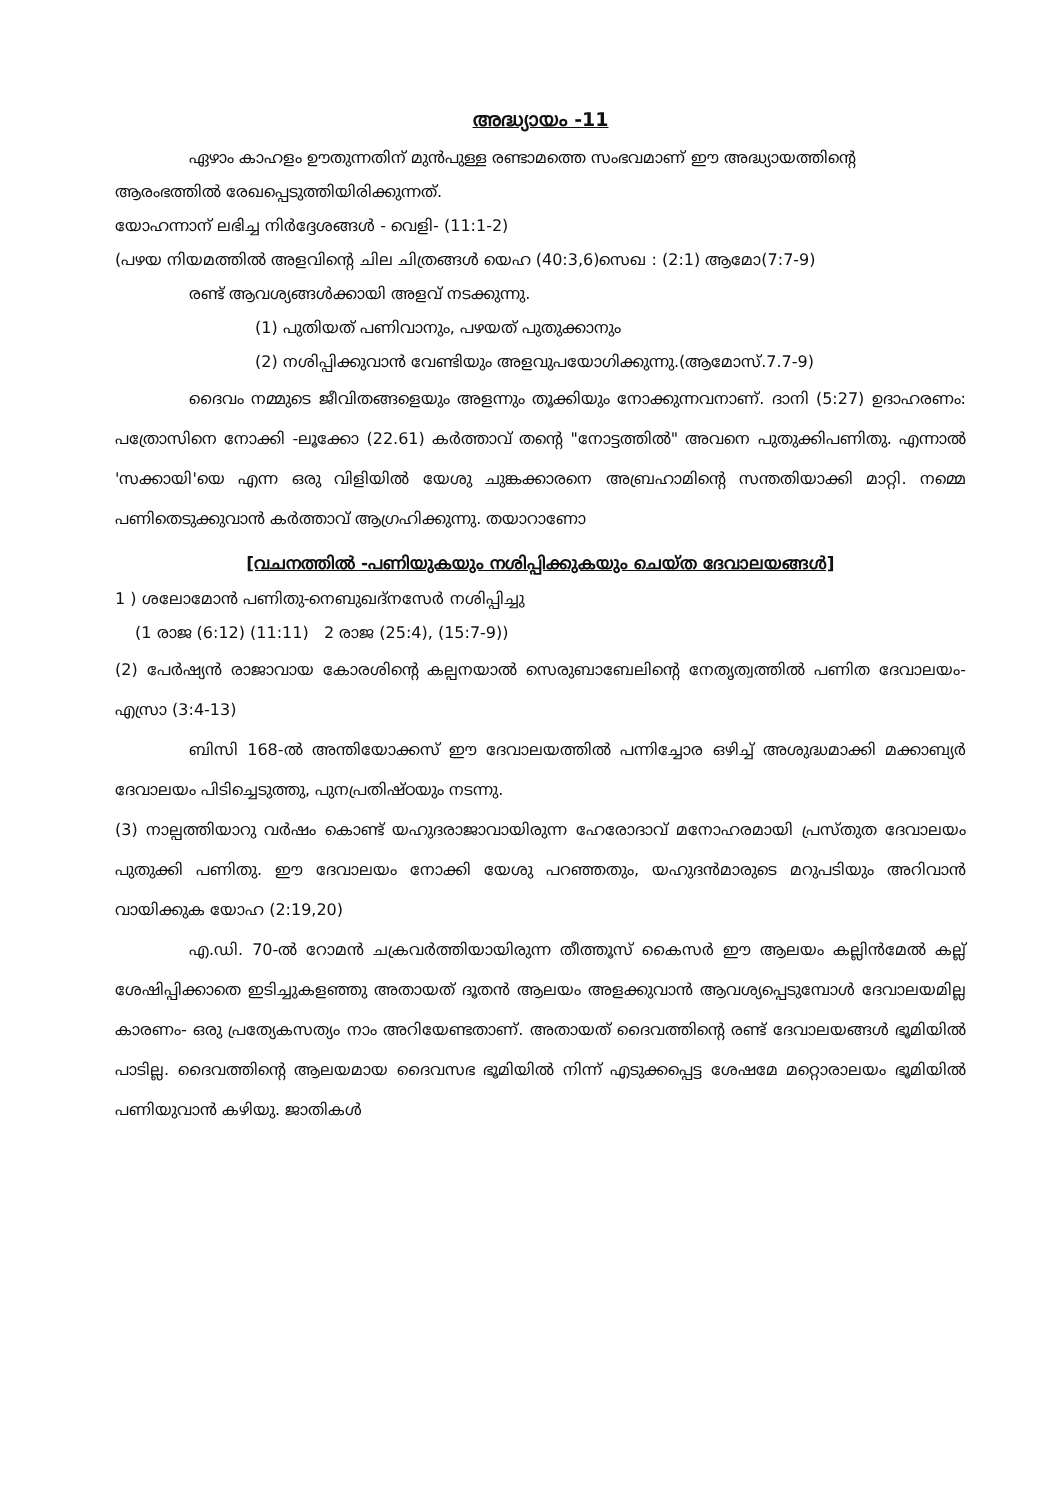അദ്ധ്യായം -11
ഏഴാം കാഹളം ഊതുന്നതിന് മുൻപുള്ള രണ്ടാമത്തെ സംഭവമാണ് ഈ അദ്ധ്യായത്തിന്റെ ആരംഭത്തിൽ രേഖപ്പെടുത്തിയിരിക്കുന്നത്.
യോഹന്നാന് ലഭിച്ച നിർദ്ദേശങ്ങൾ - വെളി- (11:1-2)
(പഴയ നിയമത്തിൽ അളവിന്റെ ചില ചിത്രങ്ങൾ യെഹ (40:3,6)സെഖ : (2:1) ആമോ(7:7-9)
രണ്ട് ആവശ്യങ്ങൾക്കായി അളവ് നടക്കുന്നു.
(1) പുതിയത് പണിവാനും, പഴയത് പുതുക്കാനും
(2) നശിപ്പിക്കുവാൻ വേണ്ടിയും അളവുപയോഗിക്കുന്നു.(ആമോസ്.7.7-9)
ദൈവം നമ്മുടെ ജീവിതങ്ങളെയും അളന്നും തൂക്കിയും നോക്കുന്നവനാണ്. ദാനി (5:27) ഉദാഹരണം: പത്രോസിനെ നോക്കി -ലൂക്കോ (22.61) കർത്താവ് തന്റെ "നോട്ടത്തിൽ" അവനെ പുതുക്കിപണിതു. എന്നാൽ 'സക്കായി'യെ എന്ന ഒരു വിളിയിൽ യേശു ചുങ്കക്കാരനെ അബ്രഹാമിന്റെ സന്തതിയാക്കി മാറ്റി. നമ്മെ പണിതെടുക്കുവാൻ കർത്താവ് ആഗ്രഹിക്കുന്നു. തയാറാണോ
[വചനത്തിൽ -പണിയുകയും നശിപ്പിക്കുകയും ചെയ്ത ദേവാലയങ്ങൾ]
1 ) ശലോമോൻ പണിതു-നെബുഖദ്നസേർ നശിപ്പിച്ചു
(1 രാജ (6:12) (11:11) 2 രാജ (25:4), (15:7-9))
(2) പേർഷ്യൻ രാജാവായ കോരശിന്റെ കല്പനയാൽ സെരുബാബേലിന്റെ നേതൃത്വത്തിൽ പണിത ദേവാലയം- എസ്രാ (3:4-13)
ബിസി 168-ൽ അന്തിയോക്കസ് ഈ ദേവാലയത്തിൽ പന്നിച്ചോര ഒഴിച്ച് അശുദ്ധമാക്കി മക്കാബ്യർ ദേവാലയം പിടിച്ചെടുത്തു, പുനപ്രതിഷ്ഠയും നടന്നു.
(3) നാല്പത്തിയാറു വർഷം കൊണ്ട് യഹുദരാജാവായിരുന്ന ഹേരോദാവ് മനോഹരമായി പ്രസ്തുത ദേവാലയം പുതുക്കി പണിതു. ഈ ദേവാലയം നോക്കി യേശു പറഞ്ഞതും, യഹുദൻമാരുടെ മറുപടിയും അറിവാൻ വായിക്കുക യോഹ (2:19,20)
എ.ഡി. 70-ൽ റോമൻ ചക്രവർത്തിയായിരുന്ന തീത്തൂസ് കൈസർ ഈ ആലയം കല്ലിൻമേൽ കല്ല് ശേഷിപ്പിക്കാതെ ഇടിച്ചുകളഞ്ഞു അതായത് ദൂതൻ ആലയം അളക്കുവാൻ ആവശ്യപ്പെടുമ്പോൾ ദേവാലയമില്ല കാരണം- ഒരു പ്രത്യേകസത്യം നാം അറിയേണ്ടതാണ്. അതായത് ദൈവത്തിന്റെ രണ്ട് ദേവാലയങ്ങൾ ഭൂമിയിൽ പാടില്ല. ദൈവത്തിന്റെ ആലയമായ ദൈവസഭ ഭൂമിയിൽ നിന്ന് എടുക്കപ്പെട്ട ശേഷമേ മറ്റൊരാലയം ഭൂമിയിൽ പണിയുവാൻ കഴിയു. ജാതികൾ